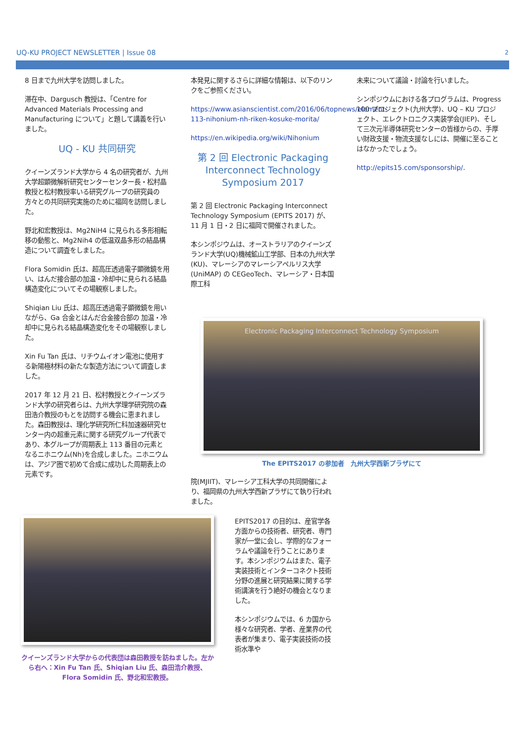UQ-KU PROJECT NEWSLETTER | Issue 08 2
8 日まで九州大学を訪問しました。
滞在中、Dargusch 教授は、「Centre for Advanced Materials Processing and Manufacturing について」と題して講義を行いました。
UQ - KU 共同研究
クイーンズランド大学から 4 名の研究者が、九州大学超顕微解析研究センターセンター長・松村晶教授と松村教授率いる研究グループの研究員の方々との共同研究実施のために福岡を訪問しました。
野北和宏教授は、Mg2NiH4 に見られる多形相転移の動態と、Mg2Nih4 の低温双晶多形の結晶構造について調査をしました。
Flora Somidin 氏は、超高圧透過電子顕微鏡を用い、はんだ接合部の加温・冷却中に見られる結晶構造変化についてその場観察しました。
Shiqian Liu 氏は、超高圧透過電子顕微鏡を用いながら、Ga 合金とはんだ合金接合部の 加温・冷却中に見られる結晶構造変化をその場観察しました。
Xin Fu Tan 氏は、リチウムイオン電池に使用する新陽極材料の新たな製造方法について調査しました。
2017 年 12 月 21 日、松村教授とクイーンズランド大学の研究者らは、九州大学理学研究院の森田浩介教授のもとを訪問する機会に恵まれました。森田教授は、理化学研究所仁科加速器研究センター内の超重元素に関する研究グループ代表であり、本グループが周期表上 113 番目の元素となるニホニウム(Nh)を合成しました。ニホニウムは、アジア圏で初めて合成に成功した周期表上の元素です。
本発見に関するさらに詳細な情報は、以下のリンクをご参照ください。
https://www.asianscientist.com/2016/06/topnews/element-113-nihonium-nh-riken-kosuke-morita/
https://en.wikipedia.org/wiki/Nihonium
第 2 回 Electronic Packaging Interconnect Technology Symposium 2017
第 2 回 Electronic Packaging Interconnect Technology Symposium (EPITS 2017) が、11 月 1 日・2 日に福岡で開催されました。
本シンポジウムは、オーストラリアのクイーンズランド大学(UQ)機械鉱山工学部、日本の九州大学(KU)、マレーシアのマレーシアペルリス大学 (UniMAP) の CEGeoTech、マレーシア・日本国際工科
未来について議論・討論を行いました。
シンポジウムにおける各プログラムは、Progress 100 プロジェクト(九州大学)、UQ – KU プロジェクト、エレクトロニクス実装学会(JIEP)、そして三次元半導体研究センターの皆様からの、手厚い財政支援・物流支援なしには、開催に至ることはなかったでしょう。
http://epits15.com/sponsorship/.
Electronic Packaging Interconnect Technology Symposium
The EPITS2017 の参加者　九州大学西新プラザにて
院(MJIIT)、マレーシア工科大学の共同開催により、福岡県の九州大学西新プラザにて執り行われました。
クイーンズランド大学からの代表団は森田教授を訪ねました。左から右へ：Xin Fu Tan 氏、Shiqian Liu 氏、森田浩介教授、Flora Somidin 氏、野北和宏教授。
EPITS2017 の目的は、産官学各方面からの技術者、研究者、専門家が一堂に会し、学際的なフォーラムや議論を行うことにあります。本シンポジウムはまた、電子実装技術とインターコネクト技術分野の進展と研究結果に関する学術講演を行う絶好の機会となりました。
本シンポジウムでは、6 カ国から様々な研究者、学者、産業界の代表者が集まり、電子実装技術の技術水準や